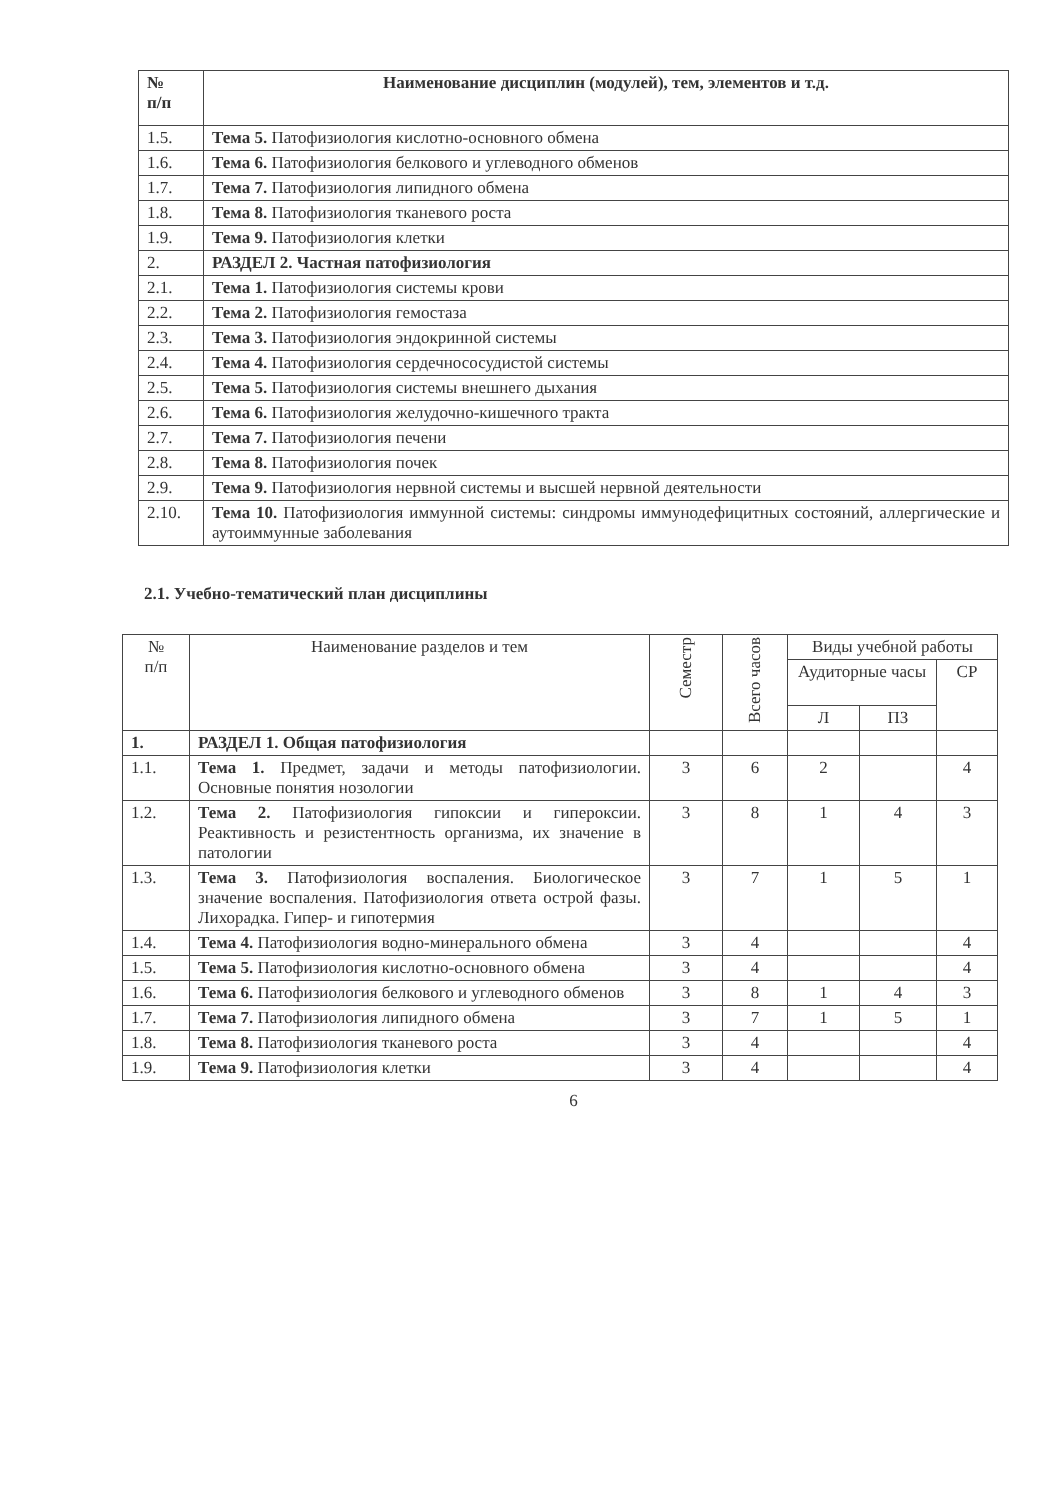| № п/п | Наименование дисциплин (модулей), тем, элементов и т.д. |
| 1.5. | Тема 5. Патофизиология кислотно-основного обмена |
| 1.6. | Тема 6. Патофизиология белкового и углеводного обменов |
| 1.7. | Тема 7. Патофизиология липидного обмена |
| 1.8. | Тема 8. Патофизиология тканевого роста |
| 1.9. | Тема 9. Патофизиология клетки |
| 2. | РАЗДЕЛ 2. Частная патофизиология |
| 2.1. | Тема 1. Патофизиология системы крови |
| 2.2. | Тема 2. Патофизиология гемостаза |
| 2.3. | Тема 3. Патофизиология эндокринной системы |
| 2.4. | Тема 4. Патофизиология сердечнососудистой системы |
| 2.5. | Тема 5. Патофизиология системы внешнего дыхания |
| 2.6. | Тема 6. Патофизиология желудочно-кишечного тракта |
| 2.7. | Тема 7. Патофизиология печени |
| 2.8. | Тема 8. Патофизиология почек |
| 2.9. | Тема 9. Патофизиология нервной системы и высшей нервной деятельности |
| 2.10. | Тема 10. Патофизиология иммунной системы: синдромы иммунодефицитных состояний, аллергические и аутоиммунные заболевания |
2.1. Учебно-тематический план дисциплины
| № п/п | Наименование разделов и тем | Семестр | Всего часов | Виды учебной работы | | |
| --- | --- | --- | --- | --- | --- | --- |
| | | | | Аудиторные часы | | СР |
| | | | | Л | ПЗ | |
| 1. | РАЗДЕЛ 1. Общая патофизиология | | | | | |
| 1.1. | Тема 1. Предмет, задачи и методы патофизиологии. Основные понятия нозологии | 3 | 6 | 2 | | 4 |
| 1.2. | Тема 2. Патофизиология гипоксии и гипероксии. Реактивность и резистентность организма, их значение в патологии | 3 | 8 | 1 | 4 | 3 |
| 1.3. | Тема 3. Патофизиология воспаления. Биологическое значение воспаления. Патофизиология ответа острой фазы. Лихорадка. Гипер- и гипотермия | 3 | 7 | 1 | 5 | 1 |
| 1.4. | Тема 4. Патофизиология водно-минерального обмена | 3 | 4 | | | 4 |
| 1.5. | Тема 5. Патофизиология кислотно-основного обмена | 3 | 4 | | | 4 |
| 1.6. | Тема 6. Патофизиология белкового и углеводного обменов | 3 | 8 | 1 | 4 | 3 |
| 1.7. | Тема 7. Патофизиология липидного обмена | 3 | 7 | 1 | 5 | 1 |
| 1.8. | Тема 8. Патофизиология тканевого роста | 3 | 4 | | | 4 |
| 1.9. | Тема 9. Патофизиология клетки | 3 | 4 | | | 4 |
6